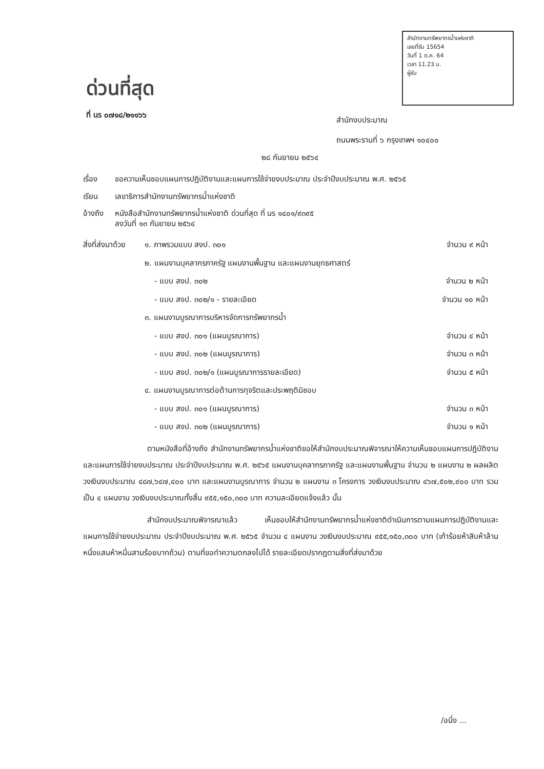สำนักงานทรัพยากรน้ำแห่งชาติ
เลขที่รับ 15654
วันที่ 1 ต.ค. 64
เวลา 11.23 น.
ผู้รับ
ด่วนที่สุด
ที่ นร ๐๗๑๘/๒๑๑๖๖
สำนักงบประมาณ
ถนนพระรามที่ ๖ กรุงเทพฯ ๑๐๔๐๐
๒๘ กันยายน ๒๕๖๔
เรื่อง ขอความเห็นชอบแผนการปฏิบัติงานและแผนการใช้จ่ายงบประมาณ ประจำปีงบประมาณ พ.ศ. ๒๕๖๕
เรียน เลขาธิการสำนักงานทรัพยากรน้ำแห่งชาติ
อ้างถึง หนังสือสำนักงานทรัพยากรน้ำแห่งชาติ ด่วนที่สุด ที่ นร ๑๔๐๑/๙๓๙๕
ลงวันที่ ๑๓ กันยายน ๒๕๖๔
| สิ่งที่ส่งมาด้วย | ๑. ภาพรวมแบบ สงป. ๓๐๑ | จำนวน ๙ หน้า |
| | ๒. แผนงานบุคลากรภาครัฐ แผนงานพื้นฐาน และแผนงานยุทธศาสตร์ | |
| | - แบบ สงป. ๓๐๒ | จำนวน ๒ หน้า |
| | - แบบ สงป. ๓๐๒/๑ - รายละเอียด | จำนวน ๑๐ หน้า |
| | ๓. แผนงานบูรณาการบริหารจัดการทรัพยากรน้ำ | |
| | - แบบ สงป. ๓๐๑ (แผนบูรณาการ) | จำนวน ๔ หน้า |
| | - แบบ สงป. ๓๐๒ (แผนบูรณาการ) | จำนวน ๓ หน้า |
| | - แบบ สงป. ๓๐๒/๑ (แผนบูรณาการรายละเอียด) | จำนวน ๕ หน้า |
| | ๔. แผนงานบูรณาการต่อต้านการทุจริตและประพฤติมิชอบ | |
| | - แบบ สงป. ๓๐๑ (แผนบูรณาการ) | จำนวน ๓ หน้า |
| | - แบบ สงป. ๓๐๒ (แผนบูรณาการ) | จำนวน ๑ หน้า |
ตามหนังสือที่อ้างถึง สำนักงานทรัพยากรน้ำแห่งชาติขอให้สำนักงบประมาณพิจารณาให้ความเห็นชอบแผนการปฏิบัติงานและแผนการใช้จ่ายงบประมาณ ประจำปีงบประมาณ พ.ศ. ๒๕๖๕ แผนงานบุคลากรภาครัฐ และแผนงานพื้นฐาน จำนวน ๒ แผนงาน ๒ ผลผลิต วงเงินงบประมาณ ๔๘๗,๖๔๗,๔๐๐ บาท และแผนงานบูรณาการ จำนวน ๒ แผนงาน ๓ โครงการ วงเงินงบประมาณ ๔๖๗,๕๐๒,๙๐๐ บาท รวมเป็น ๔ แผนงาน วงเงินงบประมาณทั้งสิ้น ๙๕๕,๑๕๐,๓๐๐ บาท ความละเอียดแจ้งแล้ว นั้น
สำนักงบประมาณพิจารณาแล้ว เห็นชอบให้สำนักงานทรัพยากรน้ำแห่งชาติดำเนินการตามแผนการปฏิบัติงานและแผนการใช้จ่ายงบประมาณ ประจำปีงบประมาณ พ.ศ. ๒๕๖๕ จำนวน ๔ แผนงาน วงเงินงบประมาณ ๙๕๕,๑๕๐,๓๐๐ บาท (เก้าร้อยห้าสิบห้าล้านหนึ่งแสนห้าหมื่นสามร้อยบาทถ้วน) ตามที่ขอทำความตกลงไปได้ รายละเอียดปรากฏตามสิ่งที่ส่งมาด้วย
/อนึ่ง ...